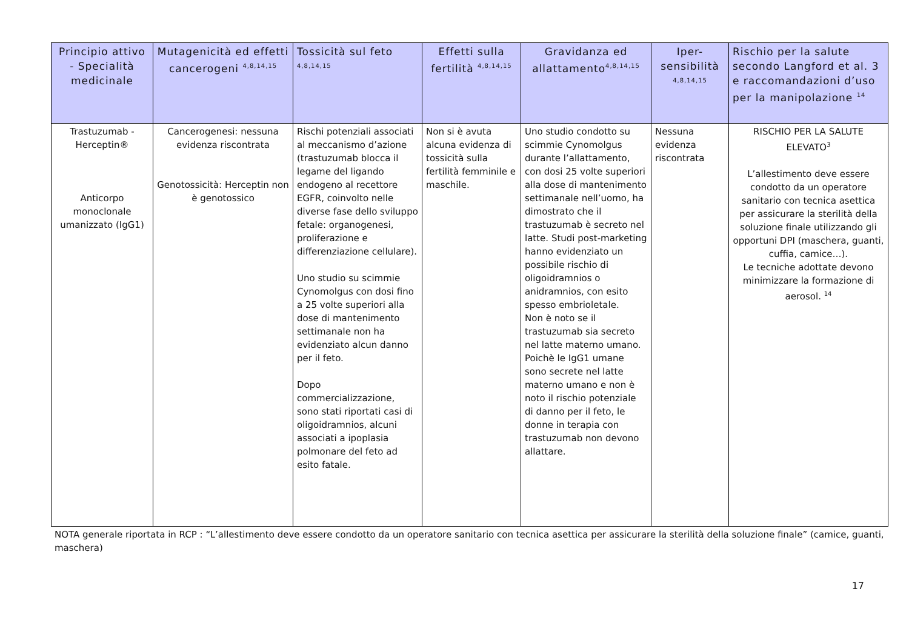| Principio attivo - Specialità medicinale | Mutagenicità ed effetti cancerogeni <sup>4,8,14,15</sup> | Tossicità sul feto <sup>4,8,14,15</sup> | Effetti sulla fertilità <sup>4,8,14,15</sup> | Gravidanza ed allattamento<sup>4,8,14,15</sup> | Iper-sensibilità <sup>4,8,14,15</sup> | Rischio per la salute secondo Langford et al. 3 e raccomandazioni d’uso per la manipolazione <sup>14</sup> |
| --- | --- | --- | --- | --- | --- | --- |
| Trastuzumab - Herceptin® Anticorpo monoclonale umanizzato (IgG1) | Cancerogenesi: nessuna evidenza riscontrata Genotossicità: Herceptin non è genotossico | Rischi potenziali associati al meccanismo d’azione (trastuzumab blocca il legame del ligando endogeno al recettore EGFR, coinvolto nelle diverse fase dello sviluppo fetale: organogenesi, proliferazione e differenziazione cellulare). Uno studio su scimmie Cynomolgus con dosi fino a 25 volte superiori alla dose di mantenimento settimanale non ha evidenziato alcun danno per il feto. Dopo commercializzazione, sono stati riportati casi di oligoidramnios, alcuni associati a ipoplasia polmonare del feto ad esito fatale. | Non si è avuta alcuna evidenza di tossicità sulla fertilità femminile e maschile. | Uno studio condotto su scimmie Cynomolgus durante l’allattamento, con dosi 25 volte superiori alla dose di mantenimento settimanale nell’uomo, ha dimostrato che il trastuzumab è secreto nel latte. Studi post-marketing hanno evidenziato un possibile rischio di oligoidramnios o anidramnios, con esito spesso embrioletale. Non è noto se il trastuzumab sia secreto nel latte materno umano. Poichè le IgG1 umane sono secrete nel latte materno umano e non è noto il rischio potenziale di danno per il feto, le donne in terapia con trastuzumab non devono allattare. | Nessuna evidenza riscontrata | RISCHIO PER LA SALUTE ELEVATO<sup>3</sup> L’allestimento deve essere condotto da un operatore sanitario con tecnica asettica per assicurare la sterilità della soluzione finale utilizzando gli opportuni DPI (maschera, guanti, cuffia, camice…). Le tecniche adottate devono minimizzare la formazione di aerosol. <sup>14</sup> |
NOTA generale riportata in RCP : “L’allestimento deve essere condotto da un operatore sanitario con tecnica asettica per assicurare la sterilità della soluzione finale” (camice, guanti, maschera)
17